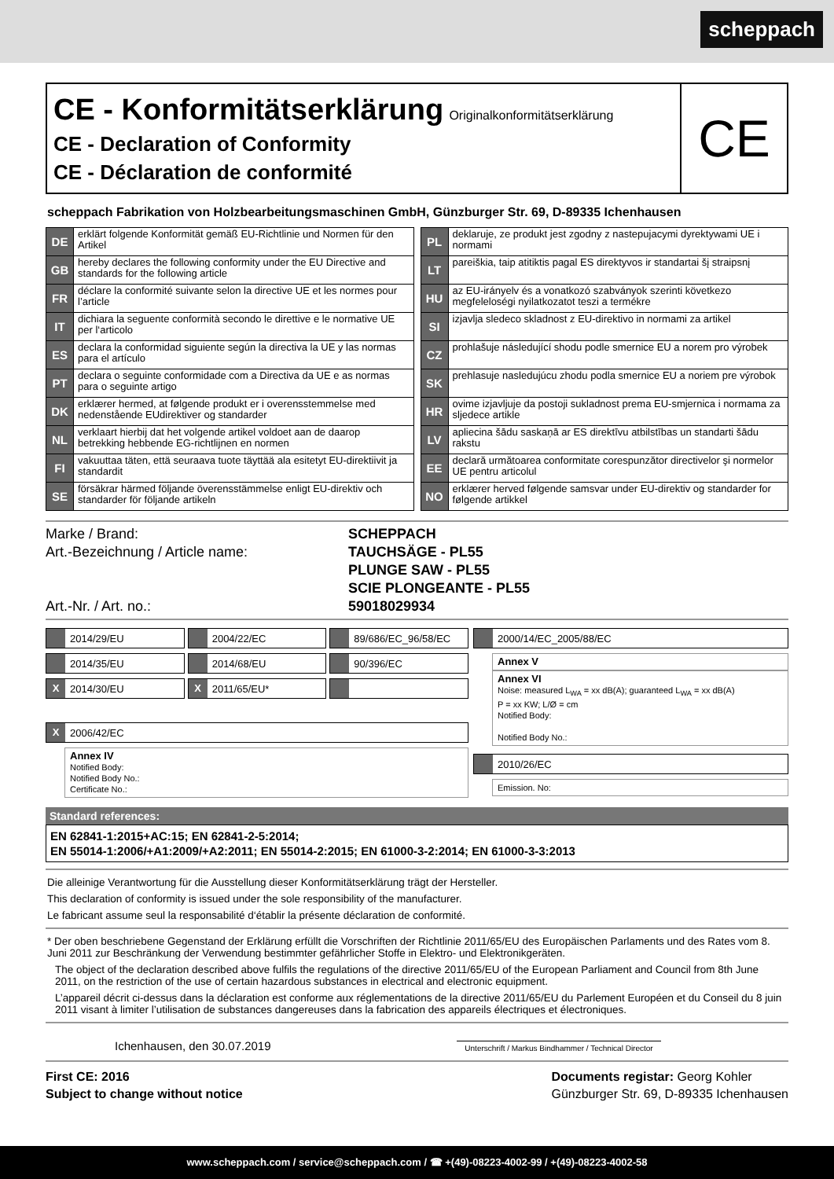scheppach
CE - Konformitätserklärung Originalkonformitätserklärung
CE - Declaration of Conformity
CE - Déclaration de conformité
CE
scheppach Fabrikation von Holzbearbeitungsmaschinen GmbH, Günzburger Str. 69, D-89335 Ichenhausen
| DE | erklärt folgende Konformität gemäß EU-Richtlinie und Normen für den Artikel |
| GB | hereby declares the following conformity under the EU Directive and standards for the following article |
| FR | déclare la conformité suivante selon la directive UE et les normes pour l’article |
| IT | dichiara la seguente conformità secondo le direttive e le normative UE per l‘articolo |
| ES | declara la conformidad siguiente según la directiva la UE y las normas para el artículo |
| PT | declara o seguinte conformidade com a Directiva da UE e as normas para o seguinte artigo |
| DK | erklærer hermed, at følgende produkt er i overensstemmelse med nedenstående EUdirektiver og standarder |
| NL | verklaart hierbij dat het volgende artikel voldoet aan de daarop betrekking hebbende EG-richtlijnen en normen |
| FI | vakuuttaa täten, että seuraava tuote täyttää ala esitetyt EU-direktiivit ja standardit |
| SE | försäkrar härmed följande överensstämmelse enligt EU-direktiv och standarder för följande artikeln |
| PL | deklaruje, ze produkt jest zgodny z nastepujacymi dyrektywami UE i normami |
| LT | pareiškia, taip atitiktis pagal ES direktyvos ir standartai šį straipsnį |
| HU | az EU-irányelv és a vonatkozó szabványok szerinti következo megfeleloségi nyilatkozatot teszi a termékre |
| SI | izjavlja sledeco skladnost z EU-direktivo in normami za artikel |
| CZ | prohlašuje následující shodu podle smernice EU a norem pro výrobek |
| SK | prehlasuje nasledujúcu zhodu podla smernice EU a noriem pre výrobok |
| HR | ovime izjavljuje da postoji sukladnost prema EU-smjernica i normama za sljedece artikle |
| LV | apliecina šādu saskaņā ar ES direktīvu atbilstības un standarti šādu rakstu |
| EE | declară următoarea conformitate corespunzător directivelor şi normelor UE pentru articolul |
| NO | erklærer herved følgende samsvar under EU-direktiv og standarder for følgende artikkel |
Marke / Brand:
Art.-Bezeichnung / Article name:
Art.-Nr. / Art. no.:
SCHEPPACH
TAUCHSÄGE - PL55
PLUNGE SAW - PL55
SCIE PLONGEANTE - PL55
59018029934
2014/29/EU
2014/35/EU
X
2014/30/EU
2004/22/EC
2014/68/EU
X
2011/65/EU*
89/686/EC_96/58/EC
90/396/EC
X
2006/42/EC
Annex IV
Notified Body:
Notified Body No.:
Certificate No.:
2000/14/EC_2005/88/EC
Annex V
Annex VI
Noise: measured L<sub>WA</sub> = xx dB(A); guaranteed L<sub>WA</sub> = xx dB(A)
P = xx KW; L/Ø = cm
Notified Body:
Notified Body No.:
2010/26/EC
Emission. No:
Standard references:
EN 62841-1:2015+AC:15; EN 62841-2-5:2014;
EN 55014-1:2006/+A1:2009/+A2:2011; EN 55014-2:2015; EN 61000-3-2:2014; EN 61000-3-3:2013
Die alleinige Verantwortung für die Ausstellung dieser Konformitätserklärung trägt der Hersteller.
This declaration of conformity is issued under the sole responsibility of the manufacturer.
Le fabricant assume seul la responsabilité d‘établir la présente déclaration de conformité.
* Der oben beschriebene Gegenstand der Erklärung erfüllt die Vorschriften der Richtlinie 2011/65/EU des Europäischen Parlaments und des Rates vom 8. Juni 2011 zur Beschränkung der Verwendung bestimmter gefährlicher Stoffe in Elektro- und Elektronikgeräten.
The object of the declaration described above fulfils the regulations of the directive 2011/65/EU of the European Parliament and Council from 8th June 2011, on the restriction of the use of certain hazardous substances in electrical and electronic equipment.
L’appareil décrit ci-dessus dans la déclaration est conforme aux réglementations de la directive 2011/65/EU du Parlement Européen et du Conseil du 8 juin 2011 visant à limiter l’utilisation de substances dangereuses dans la fabrication des appareils électriques et électroniques.
Ichenhausen, den 30.07.2019
Unterschrift / Markus Bindhammer / Technical Director
First CE: 2016
Subject to change without notice
Documents registar: Georg Kohler
Günzburger Str. 69, D-89335 Ichenhausen
www.scheppach.com / service@scheppach.com / ☎ +(49)-08223-4002-99 / +(49)-08223-4002-58